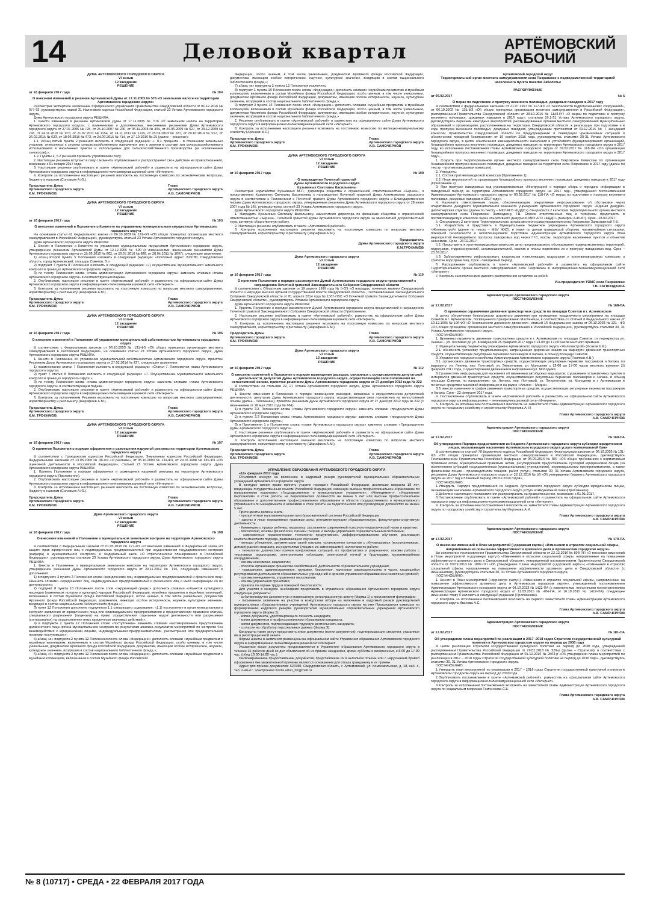14
Деловой квартал
АРТЁМОВСКИЙ
РАБОЧИЙ
ДУМА АРТЕМОВСКОГО ГОРОДСКОГО ОКРУГА
VI созыв
12 заседание
РЕШЕНИЕ
от 16 февраля 2017 года № 104
О внесении изменений в решение Артемовской Думы от 17.11.2005 № 576 «О земельном налоге на территории Артемовского городского округа»
Рассмотрев экспертное заключение Юридического управления Правительства Свердловской области от 01.12.2016 № 977-93, руководствуясь главой 31 Налогового кодекса Российской Федерации, статьей 23 Устава Артемовского городского округа,
Дума Артемовского городского округа РЕШИЛА:
1. Внести изменения в решение Артемовской Думы от 17.11.2005 № 576 «О земельном налоге на территории Артемовского городского округа», с изменениями и дополнениями, внесенными решениями Думы Артемовского городского округа от 27.07.2006 № 725, от 25.10.2007 № 230, от 06.11.2008 № 464, от 25.06.2009 № 627, от 24.12.2009 № 746, от 24.11.2010 № 970, от 21.07.2011 № 1154, от 24.11.2011 № 1225, от 25.04.2013 № 287, от 29.10.2014 № 557, от 26.02.2015 № 623, от 18.06.2015 № 673, от 24.09.2015 № 714, от 27.10.2016 № 25 (далее – решение):
1.1. Абзац пятый пункта 2 решения изложить в следующей редакции: «- 0,1 процента - в отношении земельных участков, отнесенных к землям сельскохозяйственного назначения или к землям в составе зон сельскохозяйственного использования в населенных пунктах и используемых для сельскохозяйственного производства (за исключением сенокосов);»;
1.2. Пункты 4, 5.2 решения признать утратившими силу.
2. Настоящее решение вступает в силу с момента опубликования и распространяет свое действие на правоотношения, возникшие с 01 января 2017 года.
3. Настоящее решение опубликовать в газете «Артемовский рабочий» и разместить на официальном сайте Думы Артемовского городского округа в информационно-телекоммуникационной сети «Интернет».
4. Контроль за исполнением настоящего решения возложить на постоянную комиссию по экономическим вопросам, бюджету и налогам (Соловьев А.Ю.).
Председатель Думы
Артемовского городского округа
К.М. ТРОФИМОВ Глава
Артемовского городского округа
А.В. САМОЧЕРНОВ
ДУМА АРТЕМОВСКОГО ГОРОДСКОГО ОКРУГА
VI созыв
12 заседание
РЕШЕНИЕ
от 16 февраля 2017 года № 105
О внесении изменений в Положение о Комитете по управлению муниципальным имуществом Артемовского городского округа
На основании статьи 41 Федерального закона от 06.10.2003 № 131-ФЗ «Об общих принципах организации местного самоуправления в Российской Федерации», руководствуясь статьей 23 Устава Артемовского городского округа,
Дума Артемовского городского округа РЕШИЛА:
1. Внести в Положение о Комитете по управлению муниципальным имуществом Артемовского городского округа, утвержденное решением Артемовской Думы от 12.12.2005 № 590 (с изменениями, внесенными решениями Думы Артемовского городского округа от 25.03.2010 № 802, от 29.07.2010 № 888, от 28.04.2011 № 1097), следующие изменения:
1) абзац второй пункта 5 Положения изложить в следующей редакции: «Почтовый адрес: 623780, Свердловская область, город Артемовский, площадь Советов, 3.»;
2) подпункт 7 пункта 8 Положения изложить в следующей редакции: «7) осуществление муниципального земельного контроля в границах Артемовского городского округа;»;
3) по тексту Положения слова «глава администрации Артемовского городского округа» заменить словами «глава Артемовского городского округа» в соответствующем падеже.
2. Опубликовать настоящее решение в газете «Артемовский рабочий» и разместить на официальном сайте Думы Артемовского городского округа в информационно-телекоммуникационной сети «Интернет».
3. Контроль за исполнением решения возложить на постоянную комиссию по вопросам местного самоуправления, нормотворчеству и регламенту (Шарафиев А.М.).
Председатель Думы
Артемовского городского округа
К.М. ТРОФИМОВ Глава
Артемовского городского округа
А.В. САМОЧЕРНОВ
ДУМА АРТЕМОВСКОГО ГОРОДСКОГО ОКРУГА
VI созыв
12 заседание
РЕШЕНИЕ
от 16 февраля 2017 года № 106
О внесении изменений в Положение об управлении муниципальной собственностью Артемовского городского округа
В соответствии с Федеральным законом от 06.10.2003 № 131-ФЗ «Об общих принципах организации местного самоуправления в Российской Федерации», на основании статьи 23 Устава Артемовского городского округа, Дума Артемовского городского округа РЕШИЛА:
1. Внести в Положение об управлении муниципальной собственностью Артемовского городского округа, принятое Решением Думы Артемовского городского округа от 27.02.2014 № 437, следующие изменения:
1) наименование статьи 7 Положения изложить в следующей редакции: «Статья 7. Полномочия главы Артемовского городского округа»;
2) пункт 7 статьи 8 Положения изложить в следующей редакции: «7. Осуществление муниципального земельного контроля в границах городского округа.»;
3) по тексту Положения слова «глава администрации городского округа» заменить словами «глава Артемовского городского округа» в соответствующем падеже.
2. Опубликовать настоящее решение в газете «Артемовский рабочий» и разместить на официальном сайте Думы Артемовского городского округа в информационно-телекоммуникационной сети «Интернет».
3. Контроль за исполнением Решения возложить на постоянную комиссию по вопросам местного самоуправления, нормотворчеству и регламенту (Шарафиев А.М.).
Председатель Думы
Артемовского городского округа
К.М. ТРОФИМОВ Глава
Артемовского городского округа
А.В. САМОЧЕРНОВ
ДУМА АРТЕМОВСКОГО ГОРОДСКОГО ОКРУГА
VI созыв
12 заседание
РЕШЕНИЕ
от 16 февраля 2017 года № 107
О принятии Положения о порядке оформления и размещения наружной рекламы на территории Артемовского городского округа
В соответствии с Гражданским кодексом Российской Федерации, Земельным кодексом Российской Федерации, Федеральными законами от 13.06.2006 № 38-ФЗ «О рекламе», от 06.10.2003 № 131-ФЗ, от 29.07.1998 № 135-ФЗ «Об оценочной деятельности в Российской Федерации», статьей 23 Устава Артемовского городского округа, Дума Артемовского городского округа РЕШИЛА:
1. Принять Положение о порядке оформления и размещения наружной рекламы на территории Артемовского городского округа (Приложение).
2. Опубликовать настоящее решение в газете «Артемовский рабочий» и разместить на официальном сайте Думы Артемовского городского округа в информационно-телекоммуникационной сети «Интернет».
3. Контроль за исполнением настоящего решения возложить на постоянную комиссию по экономическим вопросам, бюджету и налогам (Соловьев А.Ю.).
Председатель Думы
Артемовского городского округа
К.М. ТРОФИМОВ Глава
Артемовского городского округа
А.В. САМОЧЕРНОВ
Дума Артемовского городского округа
VI созыв
12 заседание
РЕШЕНИЕ
от 16 февраля 2017 года № 108
О внесении изменений в Положение о муниципальном земельном контроле на территории Артемовского городского округа
В соответствии с Федеральным законом от 01.05.2016 № 127-ФЗ «О внесении изменений в Федеральный закон «О защите прав юридических лиц и индивидуальных предпринимателей при осуществлении государственного контроля (надзора) и муниципального контроля» и Федеральный закон «О стратегическом планировании в Российской Федерации», руководствуясь статьями 23 Устава Артемовского городского округа, Дума Артемовского городского округа РЕШИЛА:
1. Внести в Положение о муниципальном земельном контроле на территории Артемовского городского округа, утвержденное решением Думы Артемовского городского округа от 29.11.2012 № 195, следующие изменения и дополнения:
1) в подпункте 2 пункта 3 Положения слова «юридических лиц, индивидуальных предпринимателей и физических лиц» заменить словами «юридических лиц, индивидуальных предпринимателей и физических лиц и иной информации об их деятельности»;
2) подпункт 8 пункта 10 Положения после слов «окружающей среды,» дополнить словами «объектов культурного наследия (памятников истории и культуры) народов Российской Федерации, музейных предметов и музейных коллекций, включенных в состав Музейного фонда Российской Федерации, особо ценных, в том числе уникальных, документов Архивного фонда Российской Федерации, документов, имеющих особое историческое, научное, культурное значение, входящих в состав национального библиотечного фонда,»;
3) пункт 12 Положения дополнить подпунктом 1.1 следующего содержания: «1.1) поступление в орган муниципального контроля заявления от юридического лица или индивидуального предпринимателя о предоставлении правового статуса, специального разрешения (лицензии) на право осуществления отдельных видов деятельности или разрешения (согласования) на осуществление иных юридически значимых действий;»;
4) в подпункте 2 пункта 12 Положения слово «поступление» заменить словами «мотивированное представление должностного лица органа муниципального контроля по результатам анализа результатов мероприятий по контролю без взаимодействия с юридическими лицами, индивидуальными предпринимателями, рассмотрения или предварительной проверки поступивших»;
5) абзац «а» подпункта 2 пункта 12 Положения после слова «Федерации,» дополнить словами «музейным предметам и музейным коллекциям, включенным в состав Музейного фонда Российской Федерации, особо ценным, в том числе уникальным, документам Архивного фонда Российской Федерации, документам, имеющим особое историческое, научное, культурное значение, входящим в состав национального библиотечного фонда,»;
6) абзац «б» подпункта 2 пункта 12 Положения после слова «Федерации,» дополнить словами «музейным предметам и музейным коллекциям, включенным в состав Музейного фонда Российской
Федерации, особо ценным, в том числе уникальным, документам Архивного фонда Российской Федерации, документам, имеющим особое историческое, научное, культурное значение, входящим в состав национального библиотечного фонда,»;
7) абзац «в» подпункта 2 пункта 12 Положения исключить;
8) подпункт 1 пункта 16 Положения после слова «Федерации,» дополнить словами «музейным предметам и музейным коллекциям, включенным в состав Музейного фонда Российской Федерации, особо ценным, в том числе уникальным, документам Архивного фонда Российской Федерации, документам, имеющим особое историческое, научное, культурное значение, входящим в состав национального библиотечного фонда,»;
9) подпункт 2 пункта 16 Положения после слов «Федерации,» дополнить словами «музейным предметам и музейным коллекциям, включенным в состав Музейного фонда Российской Федерации, особо ценным, в том числе уникальным, документам Архивного фонда Российской Федерации, документам, имеющим особое историческое, научное, культурное значение, входящим в состав национального библиотечного фонда,».
2. Решение опубликовать в газете «Артемовский рабочий» и разместить на официальном сайте Думы Артемовского городского округа в информационно-телекоммуникационной сети «Интернет».
3. Контроль за исполнением настоящего решения возложить на постоянную комиссию по жилищно-коммунальному хозяйству (Арсенов В.С.)
Председатель Думы
Артемовского городского округа
К.М. ТРОФИМОВ Глава
Артемовского городского округа
А.В. САМОЧЕРНОВ
ДУМА АРТЕМОВСКОГО ГОРОДСКОГО ОКРУГА
VI созыв
12 заседание
РЕШЕНИЕ
от 16 февраля 2017 года № 109
О награждении Почетной грамотой
Думы Артемовского городского округа
Кузьминых Светланы Васильевны
Рассмотрев ходатайство Кузьминых М.П., директора общества с ограниченной ответственностью «Береза», о представлении Кузьминых Светланы Васильевны к награждению Почетной грамотой Думы Артемовского городского округа в соответствии с Положением о Почетной грамоте Думы Артемовского городского округа и Благодарственном письме Думы Артемовского городского округа, утвержденным решением Думы Артемовского городского округа от 28 июня 2007 года № 165, руководствуясь статьей 23 Устава Артемовского городского округа,
Дума Артемовского городского округа РЕШИЛА:
1. Наградить Кузьминых Светлану Васильевну, заместителя директора по финансам общества с ограниченной ответственностью «Береза», Почетной грамотой Думы Артемовского городского округа за многолетний добросовестный труд, активную общественную работу.
2. Настоящее решение опубликовать в газете «Артемовский рабочий».
3. Контроль исполнения настоящего решения возложить на постоянную комиссию по вопросам местного самоуправления, нормотворчеству и регламенту (Шарафиев А.М.).
Председатель
Думы Артемовского городского округа
К.М.ТРОФИМОВ
Дума Артемовского городского округа
VI созыв
12 заседание
РЕШЕНИЕ
от 16 февраля 2017 года № 110
О принятии Положения о порядке рассмотрения Думой Артемовского городского округа представлений к награждению Почетной грамотой Законодательного Собрания Свердловской области
В соответствии с Областным законом от 19 апреля 1999 года № 5-ОЗ «О наградах, почетных званиях Свердловской области и наградах высших органов государственной власти Свердловской области», Постановлением Законодательного Собрания Свердловской области от 01 апреля 2014 года № 1507-ПЗС «О Почетной грамоте Законодательного Собрания Свердловской области», руководствуясь Уставом Артемовского городского округа,
Дума Артемовского городского округа РЕШИЛА:
1. Принять Положение о порядке рассмотрения Думой Артемовского городского округа представлений к награждению Почетной грамотой Законодательного Собрания Свердловской области (Приложение).
2. Настоящее решение опубликовать в газете «Артемовский рабочий», разместить на официальном сайте Думы Артемовского городского округа в информационно-телекоммуникационной сети «Интернет».
3. Контроль за исполнением настоящего решения возложить на постоянную комиссию по вопросам местного самоуправления, нормотворчеству и регламенту (Шарафиев А.М.).
Председатель Думы
Артемовского городского округа
К.М. ТРОФИМОВ Глава
Артемовского городского округа
А.В. САМОЧЕРНОВ
Дума Артемовского городского округа
VI созыв
12 заседание
РЕШЕНИЕ
от 16 февраля 2017 года № 112
О внесении изменений в Положение о порядке возмещения расходов, связанных с осуществлением депутатской деятельности, депутатам Думы Артемовского городского округа, осуществляющим свои полномочия на непостоянной основе, принятое решением Думы Артемовского городского округа от 27 декабря 2012 года № 222
В соответствии со статьями 22, 27 Устава Артемовского городского округа, Дума Артемовского городского округа РЕШИЛА:
1. Внести изменения в Положение о порядке возмещения расходов, связанных с осуществлением депутатской деятельности, депутатам Думы Артемовского городского округа, осуществляющим свои полномочия на непостоянной основе (далее - Положение), принятое решением Думы Артемовского городского округа от 27 декабря 2012 года № 222 (с изменением от 28 мая 2015 года № 664):
1) в пункте 3.2. Положения слова «главы Артемовского городского округа» заменить словами «председателя Думы Артемовского городского округа»;
2) в пункте 3.3 Положения слова «главы Артемовского городского округа» заменить словами «председателя Думы Артемовского городского округа»;
3) в Приложении 1 к Положению слова «главе Артемовского городского округа» заменить словами «Председателю Думы Артемовского городского округа».
2. Настоящее решение опубликовать в газете «Артемовский рабочий» и разместить на официальном сайте Думы Артемовского городского округа в информационно-телекоммуникационной сети «Интернет».
3. Контроль исполнения настоящего Решения возложить на постоянную комиссию по вопросам местного самоуправления, нормотворчеству и регламенту (Шарафиев А.М.).
Председатель Думы
Артемовского городского округа
К.М. ТРОФИМОВ Глава
Артемовского городского округа
А.В. САМОЧЕРНОВ
УПРАВЛЕНИЕ ОБРАЗОВАНИЯ АРТЕМОВСКОГО ГОРОДСКОГО ОКРУГА
«16» февраля 2017 года
Объявляет конкурс на включение в кадровый резерв руководителей муниципальных образовательных учреждений Артемовского городского округа.
В конкурсе имеют право принять участие граждане Российской Федерации, достигшие возраста 18 лет, владеющие государственным языком Российской Федерации, имеющие высшее профессиональное образование по направлениям подготовки «Государственное и муниципальное управление», «Менеджмент», «Управление персоналом» и стаж работы на педагогических должностях не менее 5 лет или высшее профессиональное образование и дополнительное профессиональное образование в области государственного и муниципального управления или менеджмента и экономики и стаж работы на педагогических или руководящих должностях не менее 5 лет.
Претенденты должны знать:
- приоритетные направления развития образовательной системы Российской Федерации;
- законы и иные нормативные правовые акты, регламентирующие образовательную, физкультурно-спортивную деятельность;
- Конвенцию о правах ребенка; педагогику; достижения современной психолого-педагогической науки и практики;
- психологию; основы физиологии, гигиены; теорию и методы управления образовательными системами;
- современные педагогические технологии продуктивного, дифференцированного обучения, реализации компетентностного подхода, развивающего обучения;
- методы убеждения, аргументации своей позиции, установления контактов с обучающимися (воспитанниками, детьми) разного возраста, их родителями (лицами, их заменяющими), коллегами по работе;
- технологии диагностики причин конфликтных ситуаций, их профилактики и разрешения; основы работы с текстовыми редакторами, электронными таблицами, электронной почтой и браузерами, мультимедийным оборудованием;
- основы экономики, социологии;
- способы организации финансово-хозяйственной деятельности образовательного учреждения;
- гражданское, административное, трудовое, бюджетное, налоговое законодательство в части, касающейся регулирования деятельности образовательных учреждений и органов управления образованием различных уровней;
- основы менеджмента, управления персоналом;
- основы управления проектами;
- правила по охране труда и пожарной безопасности.
Для участия в конкурсе необходимо представить в Управление образования Артемовского городского округа следующие документы:
- собственноручно заполненную и подписанную регистрационную анкету (Форма 1) с приложением фотографии;
- письменное заявление на участие в конкурсном отборе на включение в кадровый резерв руководителей муниципальных образовательных учреждений Артемовского городского округа на имя Председателя комиссии по формированию кадрового резерва руководителей муниципальных образовательных учреждений Артемовского городского округа (Форма 2);
- копию документа, удостоверяющего личность кандидата;
- копии документов о профессиональном образовании кандидата;
- копии документов, подтверждающих трудовую деятельность кандидата;
- согласие на обработку персональных данных (Форма 3).
Кандидаты также могут представить иные документы (копии документов), подтверждающие сведения, указанные им в регистрационной анкете.
Формы анкеты и заявления размещены на официальном сайте Управления образования Артемовского городского округа в информационно-телекоммуникационной сети Интернет.
Указанные выше документы предоставляются в Управление образования Артемовского городского округа в течение 15 рабочих дней со дня объявления об их приеме ежедневно, кроме субботы и воскресенья, с 8.00 до 17.00 час. (обед 13.00-14.00 час.).
Несвоевременное предоставление документов, представление их в неполном объеме или с нарушением правил оформления без уважительной причины являются основанием для отказа гражданину в их приеме.
Адрес для приема документов: 623780, Свердловская область, г. Артемовский, ул. Комсомольская, д. 18, каб. 4, тел. 2-46-47, электронная почта artuo_02@mail.ru.
Артемовский городской округ
Территориальный орган местного самоуправления села Покровское с подведомственной территорией населенного пункта поселка Заболотье
РАСПОРЯЖЕНИЕ
от 06.02.2017 № 5
О мерах по подготовке и пропуску весеннего половодья, дождевых паводков в 2017 году
В соответствии с федеральными законами от 21.07.1997 № 117-ФЗ «О безопасности гидротехнических сооружений», от 06.10.2003 № 131-ФЗ «Об общих принципах организации местного самоуправления в Российской Федерации», распоряжением Правительства Свердловской области от 28.10.2015 № 1143-РП «О мерах по подготовке и пропуску весеннего половодья, дождевых паводков в 2016 году», статьями 29.1-31 Устава Артемовского городского округа, руководствуясь перечнем ежегодных мероприятий, рекомендованных органам местного самоуправления муниципальных образований и организациям, расположенным на территории Свердловской области, к реализации при подготовке и в ходе пропуска весеннего половодья, дождевых паводков, утвержденным протоколом от 01.12.2015 № 7 заседания комиссии Правительства Свердловской области по предупреждению и ликвидации чрезвычайных ситуаций и обеспечению пожарной безопасности от 19 ноября 2015 года, руководствуясь статьями 30-31 Устава Артемовского городского округа, в целях обеспечения жизнедеятельности населения и устойчивого функционирования организаций, безаварийного пропуска весеннего половодья, дождевых паводков на территории Артемовского городского округа в 2017 году, во исполнение постановления главы Артемовского городского округа от 03.02.2017 № 118-ПА «Об организации безаварийного пропуска весеннего половодья, дождевых паводков на территории Артемовского городского округа в 2017 году»,
1. Создать при Территориальном органе местного самоуправления села Покровское Комиссию по организации безаварийного пропуска весеннего половодья, дождевых паводков на территории села Покровское в 2017 году (далее по тексту - противопаводковая комиссия).
2. Утвердить:
2.1. Состав противопаводковой комиссии (Приложение 1);
2.2. План мероприятий по организации безаварийного пропуска весеннего половодья, дождевых паводков в 2017 году (Приложение 2).
3. При пропуске паводковых вод руководствоваться «Инструкцией о порядке сбора и передачи информации в паводковый период на территории Артемовского городского округа на 2017 год», утвержденной постановлением Администрации Артемовского городского округа от 03.02.2017 № 118-ПА «О мерах по подготовке и пропуску весеннего половодья, дождевых паводков в 2017 году».
4. Назначить ответственным лицом, обеспечивающим оперативное информирование об обстановке через оперативного дежурного Муниципального казенного учреждения Артемовского городского округа «Единая дежурно-диспетчерская служба» (далее по тексту – МКУ АГО «ЕДДС») специалиста 2 категории Территориального органа местного самоуправления села Покровское Загвоздкину Т.В. Список ответственных лиц и телефоны представить в противопаводковую комиссию через оперативного дежурного МКУ АГО «ЕДДС» (телефон 2-45-87). Срок - 28.02.2017;
5. Специалисту 2 категории Территориального органа местного самоуправления села Покровское Загвоздкиной Т.В.
5.1. Разработать и представить в Муниципальное бюджетное учреждение Артемовского городского округа «Жилкомстрой» (далее по тексту – МБУ ЖКС), в отдел по делам гражданской обороны, чрезвычайным ситуациям, пожарной безопасности и мобилизационной подготовке Администрации Артемовского городского округа план мероприятий безаварийного пропуска паводковых вод через ГТС, мосты, территории населенных пунктов и объектов экономики. Срок - 28.02.2017;
5.2. Представить в противопаводковую комиссию акты предпаводкового обследования подведомственных территорий, гидроузлов, гидросооружений, шламонакопителей, мостов и планы подготовки их к пропуску паводковых вод. Срок – 20.03.2017;
5.3. Заблаговременно информировать владельцев нижележащих гидроузлов и противопаводковую комиссию о сработке водохранилищ. Срок - паводковый период.
6. Распоряжение опубликовать в газете «Артемовский рабочий» и разместить на официальном сайте Территориального органа местного самоуправления села Покровское в информационно-телекоммуникационной сети «Интернет».
7. Контроль за исполнением данного распоряжения оставляю за собой.
И.о.председателя ТОМС села Покровское
Т.В. ЗАГВОЗДКИНА
Администрация Артемовского городского округа
ПОСТАНОВЛЕНИЕ
от 17.02.2017 № 168-ПА
О временном ограничении движения транспортных средств по площади Советов в г. Артемовском
В целях обеспечения безопасности дорожного движения при проведении праздничного мероприятия на площади Советов в г. Артемовском, посвященного празднованию Масленицы, в соответствии со статьей 6 Федерального закона от 10.12.1995 № 196-ФЗ «О безопасности дорожного движения», статьей 16 Федерального закона от 06.10.2003 № 131 - ФЗ «Об общих принципах организации местного самоуправления в Российской Федерации», руководствуясь статьями 30, 31 Устава Артемовского городского округа,
ПОСТАНОВЛЯЮ:
1. Временно ограничить движение транспортных средств в г. Артемовском по площади Советов: от перекрестка ул. Ленина – ул. Почтовая до ул. Коммунаров 25 февраля 2017 года с 13-00 до 17-00 часов местного времени.
2. Муниципальному бюджетному учреждению Артемовского городского округа «Жилкомстрой» (Исаков Е.В.):
2.1. обеспечить установку предписывающих, запрещающих дорожных знаков на маршруте движения транспортных средств, осуществляющих регулярные перевозки пассажиров и багажа, в объезд площади Советов.
3. Управлению городского хозяйства Администрации Артемовского городского округа (Поляков А.В.):
3.1. организовать движение транспортных средств, осуществляющих регулярные перевозки пассажиров и багажа, по маршруту: ул. Ленина, пер. Почтовый, ул. Энергетиков, ул. Молодежи с 13-00 до 17-00 часов местного времени 25 февраля 2017 года, с одностoронним движением в направлении ул. Молодежи;
3.2 разместить информацию для населения об изменении автобусных маршрутов, с указанием остановочных пунктов и интервалов движения транспортных средств, осуществляющих регулярные перевозки пассажиров и багажа, в объезд площади Советов, по направлению: ул. Ленина, пер. Почтовый, ул. Энергетиков, ул. Молодежи в г. Артемовском в печатных средствах массовой информации и на радио «Альянс – Медиа»;
3.3. внести изменения в график движения транспортных средств, осуществляющих регулярные перевозки пассажиров и багажа. Срок - 22 февраля 2017 года.
4. Постановление опубликовать в газете «Артемовский рабочий» и разместить на официальном сайте Артемовского городского округа в информационно – телекоммуникационной сети «Интернет».
5. Контроль за исполнением постановления возложить на заместителя главы Администрации Артемовского городского округа по городскому хозяйству и строительству Миронова А. И.
Глава Артемовского городского округа
А.В. САМОЧЕРНОВ
Администрация Артемовского городского округа
ПОСТАНОВЛЕНИЕ
от 17.02.2017 № 169-ПА
Об утверждении Порядка предоставления из бюджета Артемовского городского округа субсидии юридическим лицам, оказывающим населению Артемовского городского округа услуги коммунальной бани
В соответствии со статьей 78 Бюджетного кодекса Российской Федерации, Федеральным законом от 06.10.2003 № 131-ФЗ «Об общих принципах организации местного самоуправления в Российской Федерации», руководствуясь Постановлением Правительства Российской Федерации от 06.09.2016 № 887 «Об общих требованиях к нормативным правовым актам, муниципальным правовым актам, регулирующим предоставление субсидий юридическим лицам (за исключением субсидий государственным (муниципальным) учреждениям), индивидуальным предпринимателям, а также физическим лицам – производителям товаров, работ, услуг», статьями 30, 31 Устава Артемовского городского округа, решением Думы Артемовского городского округа от 22.12.2016 № 58 «Об утверждении бюджета Артемовского городского округа на 2017 год и плановый период 2018 и 2019 годов»,
ПОСТАНОВЛЯЮ:
1.Утвердить Порядок предоставления из бюджета Артемовского городского округа субсидии юридическим лицам, оказывающим населению Артемовского городского округа услуги коммунальной бани (Приложение).
2.Действие настоящего постановления распространить на правоотношения, возникшие с 01.01.2017.
3.Постановление опубликовать в газете «Артемовский рабочий» и разместить на официальном сайте Артемовского городского округа в информационно-телекоммуникационной сети «Интернет».
4. Контроль за исполнением постановления возложить на заместителя главы Администрации Артемовского городского округа по городскому хозяйству и строительству Миронова А.И.
Глава Артемовского городского округа
А.В. САМОЧЕРНОВ
Администрация Артемовского городского округа
ПОСТАНОВЛЕНИЕ
от 17.02.2017 № 170-ПА
О внесении изменений в План мероприятий («дорожная карта») «Изменения в отраслях социальной сферы, направленные на повышение эффективности архивного дела в Артемовском городском округе»
Во исполнение постановления Правительства Свердловской области от 22.12.2016 № 898-ПП «О внесении изменений в План мероприятий («дорожную карту») «Изменения в отраслях социальной сферы, направленные на повышение эффективности архивного дела в Свердловской области», утвержденный постановлением Правительства Свердловской области от 03.09.2013 № 1087-ПП «Об утверждении Плана мероприятий («дорожной карты») «Изменения в отраслях социальной сферы, направленные на повышение эффективности архивного дела в Свердловской области» (с изменениями), руководствуясь статьями 30, 31 Устава Артемовского городского округа,
ПОСТАНОВЛЯЮ:
1. Внести в План мероприятий («дорожную карту») «Изменения в отраслях социальной сферы, направленные на повышение эффективности архивного дела в Артемовском городском округе», утвержденный постановлением Администрации Артемовского городского округа от 04.10.2013 № 1422-ПА (с изменениями, внесенными постановлениями Администрации Артемовского городского округа от 11.03.2015 № 404-ПА, от 16.10.2015 № 1419-ПА), следующее изменение: главу 6 изложить в следующей редакции (Приложение).
2. Контроль за исполнением постановления возложить на первого заместителя главы Администрации Артемовского городского округа Иванова А.С.
Глава Артемовского городского округа
А.В. САМОЧЕРНОВ
Администрация Артемовского городского округа
ПОСТАНОВЛЕНИЕ
от 17.02.2017 № 181-ПА
Об утверждении плана мероприятий по реализации в 2017 -2018 годах Стратегии государственной культурной политики в Артемовском городском округе на период до 2030 года
В целях реализации Стратегии государственной культурной политики на период до 2030 года, утвержденной распоряжением Правительства Российской Федерации от 29.02.2016 № 326-р (далее – Стратегия), в соответствии с распоряжением Правительства Российской Федерации от 01.12.2016 № 2563-р «Об утверждении плана мероприятий по реализации в 2017 – 2018 годах Стратегии государственной культурной политики на период до 2030 года», руководствуясь статьями 30, 31 Устава Артемовского городского округа,
ПОСТАНОВЛЯЮ:
1.Утвердить план мероприятий по реализации в 2017 – 2018 годах Стратегии государственной культурной политики в Артемовском городском округе на период до 2030 года.
2.Опубликовать постановление в газете «Артемовский рабочий», разместить на официальном сайте Артемовского городского округа в информационно-телекоммуникационной сети «Интернет».
3.Контроль за исполнением постановления возложить на заместителя главы Администрации Артемовского городского округа по социальным вопросам Темченкова С.Б.
Глава Артемовского городского округа
А.В. САМОЧЕРНОВ
№ 8 (10717) • СРЕДА • 22 ФЕВРАЛЯ 2017 ГОДА